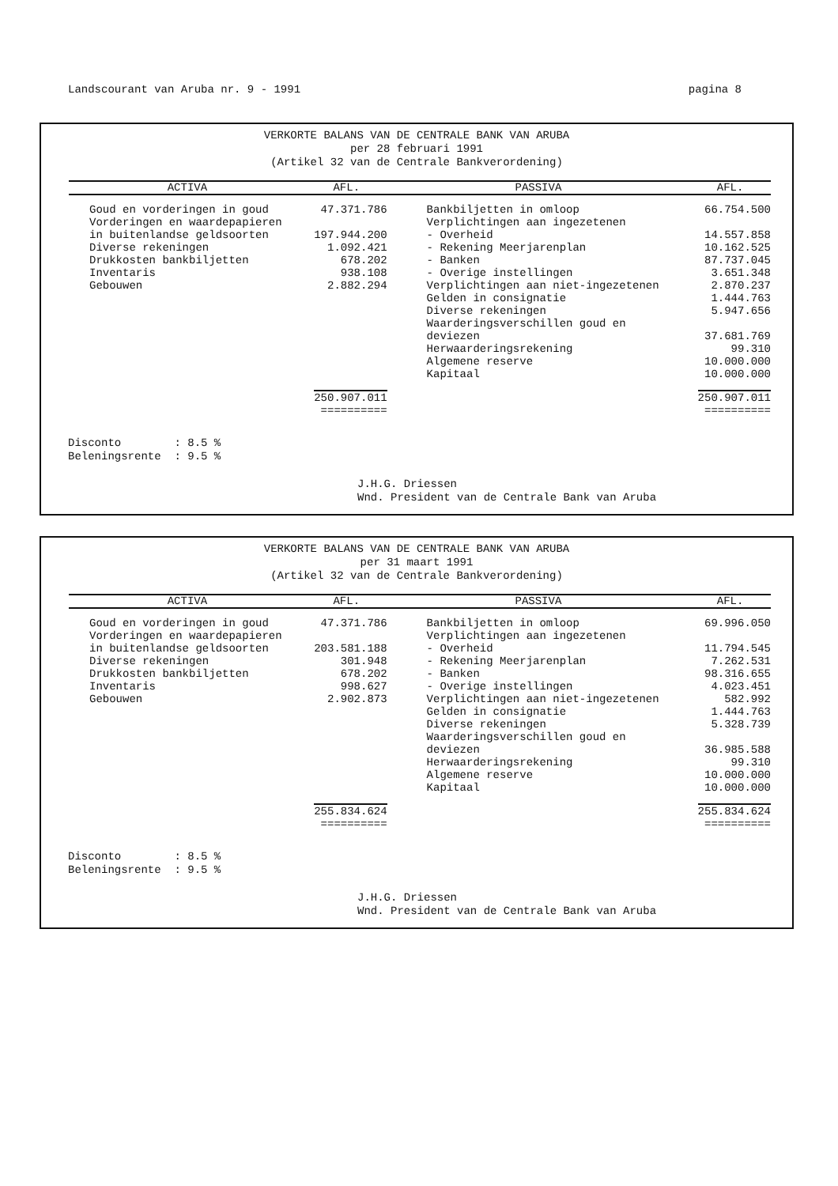Landscourant van Aruba nr. 9 - 1991 pagina 8
VERKORTE BALANS VAN DE CENTRALE BANK VAN ARUBA
per 28 februari 1991
(Artikel 32 van de Centrale Bankverordening)
| ACTIVA | AFL. | PASSIVA | AFL. |
| --- | --- | --- | --- |
| Goud en vorderingen in goud | 47.371.786 | Bankbiljetten in omloop | 66.754.500 |
| Vorderingen en waardepapieren | | Verplichtingen aan ingezetenen | |
| in buitenlandse geldsoorten | 197.944.200 | - Overheid | 14.557.858 |
| Diverse rekeningen | 1.092.421 | - Rekening Meerjarenplan | 10.162.525 |
| Drukkosten bankbiljetten | 678.202 | - Banken | 87.737.045 |
| Inventaris | 938.108 | - Overige instellingen | 3.651.348 |
| Gebouwen | 2.882.294 | Verplichtingen aan niet-ingezetenen | 2.870.237 |
| | | Gelden in consignatie | 1.444.763 |
| | | Diverse rekeningen | 5.947.656 |
| | | Waarderingsverschillen goud en deviezen | 37.681.769 |
| | | Herwaarderingsrekening | 99.310 |
| | | Algemene reserve | 10.000.000 |
| | | Kapitaal | 10.000.000 |
| | 250.907.011 ========== | | 250.907.011 ========== |
Disconto : 8.5 %
Beleningsrente : 9.5 %
J.H.G. Driessen
Wnd. President van de Centrale Bank van Aruba
VERKORTE BALANS VAN DE CENTRALE BANK VAN ARUBA
per 31 maart 1991
(Artikel 32 van de Centrale Bankverordening)
| ACTIVA | AFL. | PASSIVA | AFL. |
| --- | --- | --- | --- |
| Goud en vorderingen in goud | 47.371.786 | Bankbiljetten in omloop | 69.996.050 |
| Vorderingen en waardepapieren | | Verplichtingen aan ingezetenen | |
| in buitenlandse geldsoorten | 203.581.188 | - Overheid | 11.794.545 |
| Diverse rekeningen | 301.948 | - Rekening Meerjarenplan | 7.262.531 |
| Drukkosten bankbiljetten | 678.202 | - Banken | 98.316.655 |
| Inventaris | 998.627 | - Overige instellingen | 4.023.451 |
| Gebouwen | 2.902.873 | Verplichtingen aan niet-ingezetenen | 582.992 |
| | | Gelden in consignatie | 1.444.763 |
| | | Diverse rekeningen | 5.328.739 |
| | | Waarderingsverschillen goud en deviezen | 36.985.588 |
| | | Herwaarderingsrekening | 99.310 |
| | | Algemene reserve | 10.000.000 |
| | | Kapitaal | 10.000.000 |
| | 255.834.624 ========== | | 255.834.624 ========== |
Disconto : 8.5 %
Beleningsrente : 9.5 %
J.H.G. Driessen
Wnd. President van de Centrale Bank van Aruba